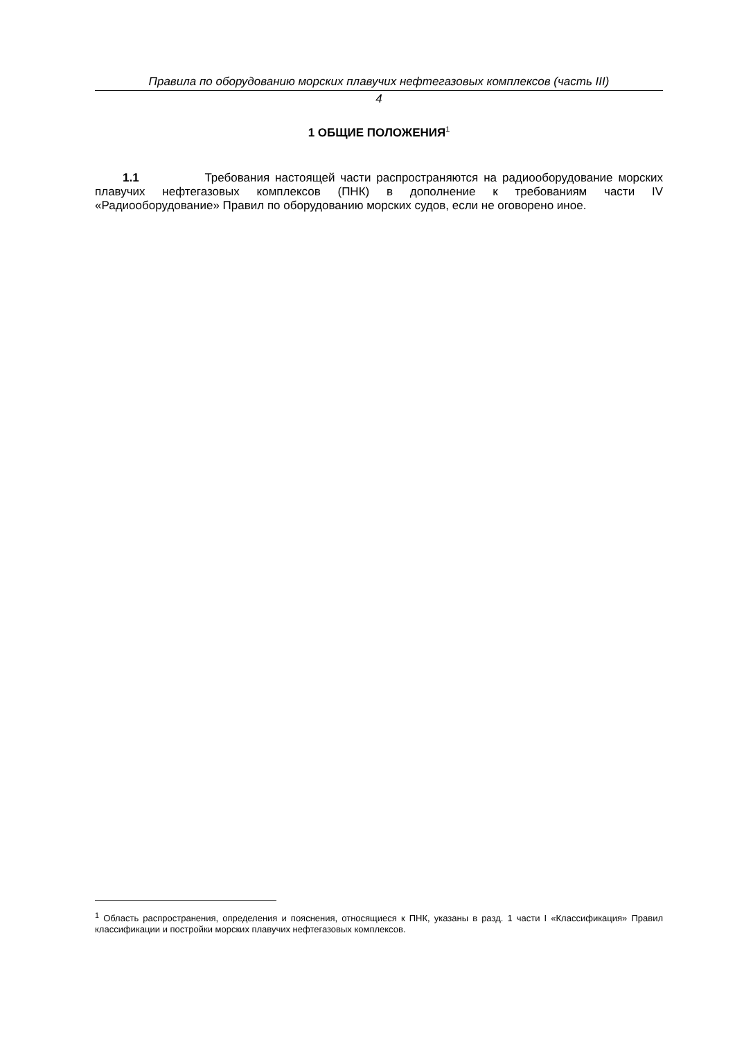Правила по оборудованию морских плавучих нефтегазовых комплексов (часть III)
4
1 ОБЩИЕ ПОЛОЖЕНИЯ<sup>1</sup>
1.1 Требования настоящей части распространяются на радиооборудование морских плавучих нефтегазовых комплексов (ПНК) в дополнение к требованиям части IV «Радиооборудование» Правил по оборудованию морских судов, если не оговорено иное.
<sup>1</sup> Область распространения, определения и пояснения, относящиеся к ПНК, указаны в разд. 1 части I «Классификация» Правил классификации и постройки морских плавучих нефтегазовых комплексов.